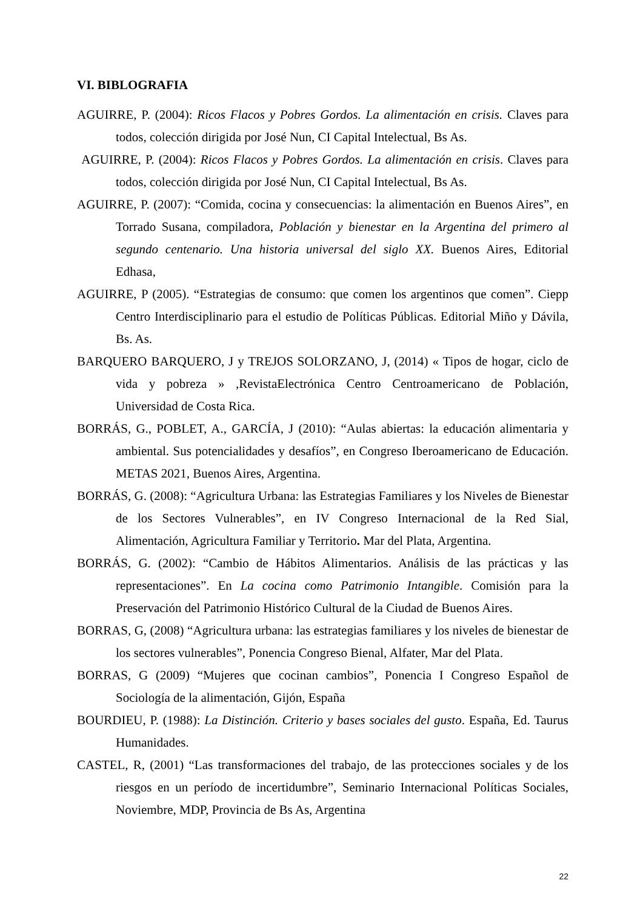VI. BIBLOGRAFIA
AGUIRRE, P. (2004): Ricos Flacos y Pobres Gordos. La alimentación en crisis. Claves para todos, colección dirigida por José Nun, CI Capital Intelectual, Bs As.
AGUIRRE, P. (2004): Ricos Flacos y Pobres Gordos. La alimentación en crisis. Claves para todos, colección dirigida por José Nun, CI Capital Intelectual, Bs As.
AGUIRRE, P. (2007): “Comida, cocina y consecuencias: la alimentación en Buenos Aires”, en Torrado Susana, compiladora, Población y bienestar en la Argentina del primero al segundo centenario. Una historia universal del siglo XX. Buenos Aires, Editorial Edhasa,
AGUIRRE, P (2005). “Estrategias de consumo: que comen los argentinos que comen”. Ciepp Centro Interdisciplinario para el estudio de Políticas Públicas. Editorial Miño y Dávila, Bs. As.
BARQUERO BARQUERO, J y TREJOS SOLORZANO, J, (2014) « Tipos de hogar, ciclo de vida y pobreza » ,RevistaElectrónica Centro Centroamericano de Población, Universidad de Costa Rica.
BORRÁS, G., POBLET, A., GARCÍA, J (2010): “Aulas abiertas: la educación alimentaria y ambiental. Sus potencialidades y desafíos”, en Congreso Iberoamericano de Educación. METAS 2021, Buenos Aires, Argentina.
BORRÁS, G. (2008): “Agricultura Urbana: las Estrategias Familiares y los Niveles de Bienestar de los Sectores Vulnerables”, en IV Congreso Internacional de la Red Sial, Alimentación, Agricultura Familiar y Territorio. Mar del Plata, Argentina.
BORRÁS, G. (2002): “Cambio de Hábitos Alimentarios. Análisis de las prácticas y las representaciones”. En La cocina como Patrimonio Intangible. Comisión para la Preservación del Patrimonio Histórico Cultural de la Ciudad de Buenos Aires.
BORRAS, G, (2008) “Agricultura urbana: las estrategias familiares y los niveles de bienestar de los sectores vulnerables”, Ponencia Congreso Bienal, Alfater, Mar del Plata.
BORRAS, G (2009) “Mujeres que cocinan cambios”, Ponencia I Congreso Español de Sociología de la alimentación, Gijón, España
BOURDIEU, P. (1988): La Distinción. Criterio y bases sociales del gusto. España, Ed. Taurus Humanidades.
CASTEL, R, (2001) “Las transformaciones del trabajo, de las protecciones sociales y de los riesgos en un período de incertidumbre”, Seminario Internacional Políticas Sociales, Noviembre, MDP, Provincia de Bs As, Argentina
22